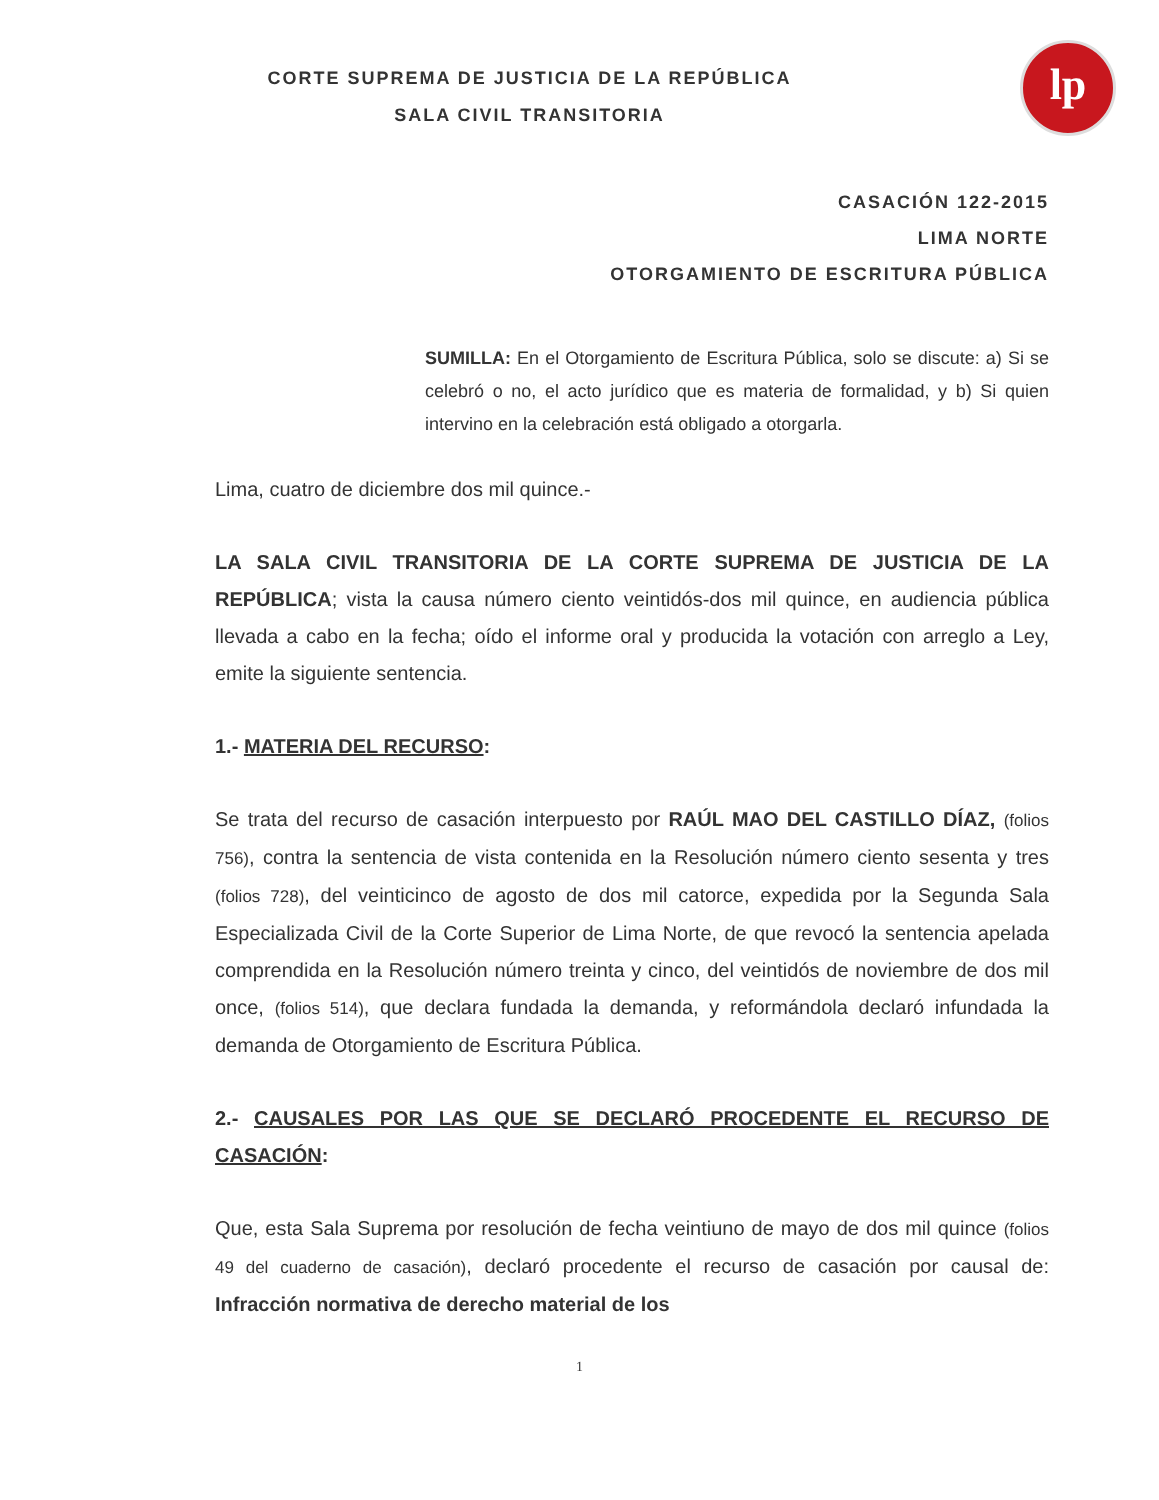lp
CORTE SUPREMA DE JUSTICIA DE LA REPÚBLICA
SALA CIVIL TRANSITORIA
CASACIÓN 122-2015
LIMA NORTE
OTORGAMIENTO DE ESCRITURA PÚBLICA
SUMILLA: En el Otorgamiento de Escritura Pública, solo se discute: a) Si se celebró o no, el acto jurídico que es materia de formalidad, y b) Si quien intervino en la celebración está obligado a otorgarla.
Lima, cuatro de diciembre dos mil quince.-
LA SALA CIVIL TRANSITORIA DE LA CORTE SUPREMA DE JUSTICIA DE LA REPÚBLICA; vista la causa número ciento veintidós-dos mil quince, en audiencia pública llevada a cabo en la fecha; oído el informe oral y producida la votación con arreglo a Ley, emite la siguiente sentencia.
1.- MATERIA DEL RECURSO:
Se trata del recurso de casación interpuesto por RAÚL MAO DEL CASTILLO DÍAZ, (folios 756), contra la sentencia de vista contenida en la Resolución número ciento sesenta y tres (folios 728), del veinticinco de agosto de dos mil catorce, expedida por la Segunda Sala Especializada Civil de la Corte Superior de Lima Norte, de que revocó la sentencia apelada comprendida en la Resolución número treinta y cinco, del veintidós de noviembre de dos mil once, (folios 514), que declara fundada la demanda, y reformándola declaró infundada la demanda de Otorgamiento de Escritura Pública.
2.- CAUSALES POR LAS QUE SE DECLARÓ PROCEDENTE EL RECURSO DE CASACIÓN:
Que, esta Sala Suprema por resolución de fecha veintiuno de mayo de dos mil quince (folios 49 del cuaderno de casación), declaró procedente el recurso de casación por causal de: Infracción normativa de derecho material de los
1